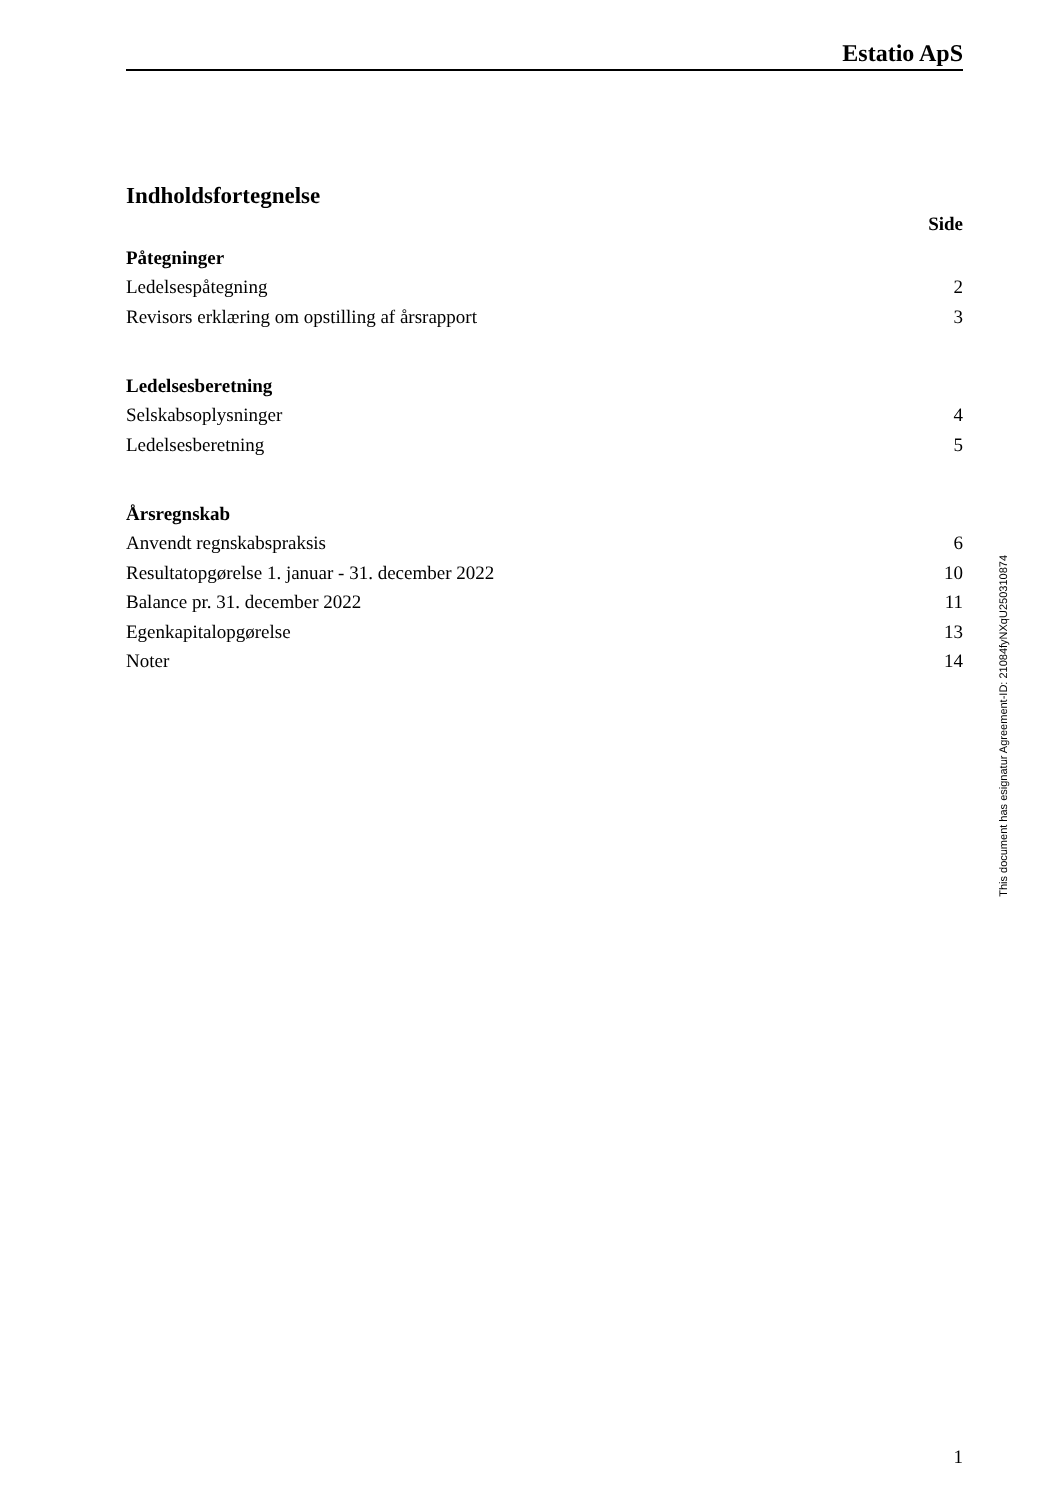Estatio ApS
Indholdsfortegnelse
Side
Påtegninger
Ledelsespåtegning 2
Revisors erklæring om opstilling af årsrapport 3
Ledelsesberetning
Selskabsoplysninger 4
Ledelsesberetning 5
Årsregnskab
Anvendt regnskabspraksis 6
Resultatopgørelse 1. januar - 31. december 2022 10
Balance pr. 31. december 2022 11
Egenkapitalopgørelse 13
Noter 14
1
This document has esignatur Agreement-ID: 21084fyNXqU250310874